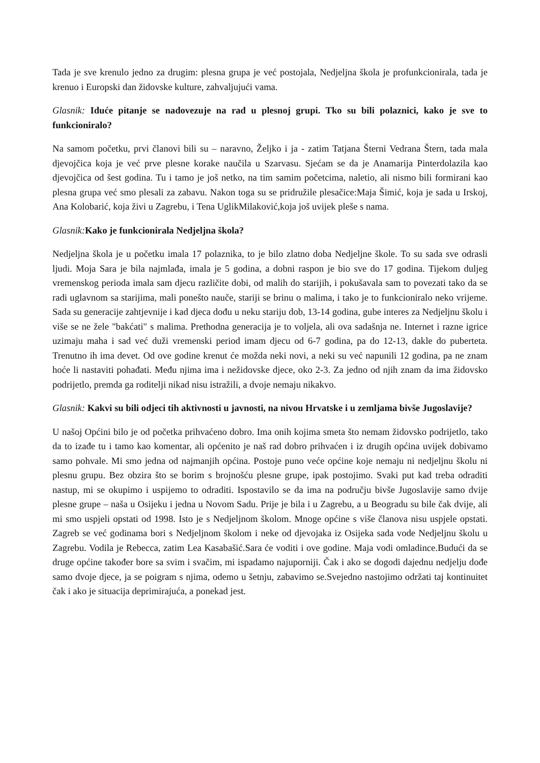Tada je sve krenulo jedno za drugim: plesna grupa je već postojala, Nedjeljna škola je profunkcionirala, tada je krenuo i Europski dan židovske kulture, zahvaljujući vama.
Glasnik: Iduće pitanje se nadovezuje na rad u plesnoj grupi. Tko su bili polaznici, kako je sve to funkcioniralo?
Na samom početku, prvi članovi bili su – naravno, Željko i ja - zatim Tatjana Šterni Vedrana Štern, tada mala djevojčica koja je već prve plesne korake naučila u Szarvasu. Sjećam se da je Anamarija Pinterdolazila kao djevojčica od šest godina. Tu i tamo je još netko, na tim samim početcima, naletio, ali nismo bili formirani kao plesna grupa već smo plesali za zabavu. Nakon toga su se pridružile plesačice:Maja Šimić, koja je sada u Irskoj, Ana Kolobarić, koja živi u Zagrebu, i Tena UglikMilaković,koja još uvijek pleše s nama.
Glasnik: Kako je funkcionirala Nedjeljna škola?
Nedjeljna škola je u početku imala 17 polaznika, to je bilo zlatno doba Nedjeljne škole. To su sada sve odrasli ljudi. Moja Sara je bila najmlađa, imala je 5 godina, a dobni raspon je bio sve do 17 godina. Tijekom duljeg vremenskog perioda imala sam djecu različite dobi, od malih do starijih, i pokušavala sam to povezati tako da se radi uglavnom sa starijima, mali ponešto nauče, stariji se brinu o malima, i tako je to funkcioniralo neko vrijeme. Sada su generacije zahtjevnije i kad djeca dođu u neku stariju dob, 13-14 godina, gube interes za Nedjeljnu školu i više se ne žele "bakćati" s malima. Prethodna generacija je to voljela, ali ova sadašnja ne. Internet i razne igrice uzimaju maha i sad već duži vremenski period imam djecu od 6-7 godina, pa do 12-13, dakle do puberteta. Trenutno ih ima devet. Od ove godine krenut će možda neki novi, a neki su već napunili 12 godina, pa ne znam hoće li nastaviti pohađati. Među njima ima i nežidovske djece, oko 2-3. Za jedno od njih znam da ima židovsko podrijetlo, premda ga roditelji nikad nisu istražili, a dvoje nemaju nikakvo.
Glasnik: Kakvi su bili odjeci tih aktivnosti u javnosti, na nivou Hrvatske i u zemljama bivše Jugoslavije?
U našoj Općini bilo je od početka prihvaćeno dobro. Ima onih kojima smeta što nemam židovsko podrijetlo, tako da to izađe tu i tamo kao komentar, ali općenito je naš rad dobro prihvaćen i iz drugih općina uvijek dobivamo samo pohvale. Mi smo jedna od najmanjih općina. Postoje puno veće općine koje nemaju ni nedjeljnu školu ni plesnu grupu. Bez obzira što se borim s brojnošću plesne grupe, ipak postojimo. Svaki put kad treba odraditi nastup, mi se okupimo i uspijemo to odraditi. Ispostavilo se da ima na području bivše Jugoslavije samo dvije plesne grupe – naša u Osijeku i jedna u Novom Sadu. Prije je bila i u Zagrebu, a u Beogradu su bile čak dvije, ali mi smo uspjeli opstati od 1998. Isto je s Nedjeljnom školom. Mnoge općine s više članova nisu uspjele opstati. Zagreb se već godinama bori s Nedjeljnom školom i neke od djevojaka iz Osijeka sada vode Nedjeljnu školu u Zagrebu. Vodila je Rebecca, zatim Lea Kasabašić.Sara će voditi i ove godine. Maja vodi omladince.Budući da se druge općine također bore sa svim i svačim, mi ispadamo najuporniji. Čak i ako se dogodi dajednu nedjelju dođe samo dvoje djece, ja se poigram s njima, odemo u šetnju, zabavimo se.Svejedno nastojimo održati taj kontinuitet čak i ako je situacija deprimirajuća, a ponekad jest.